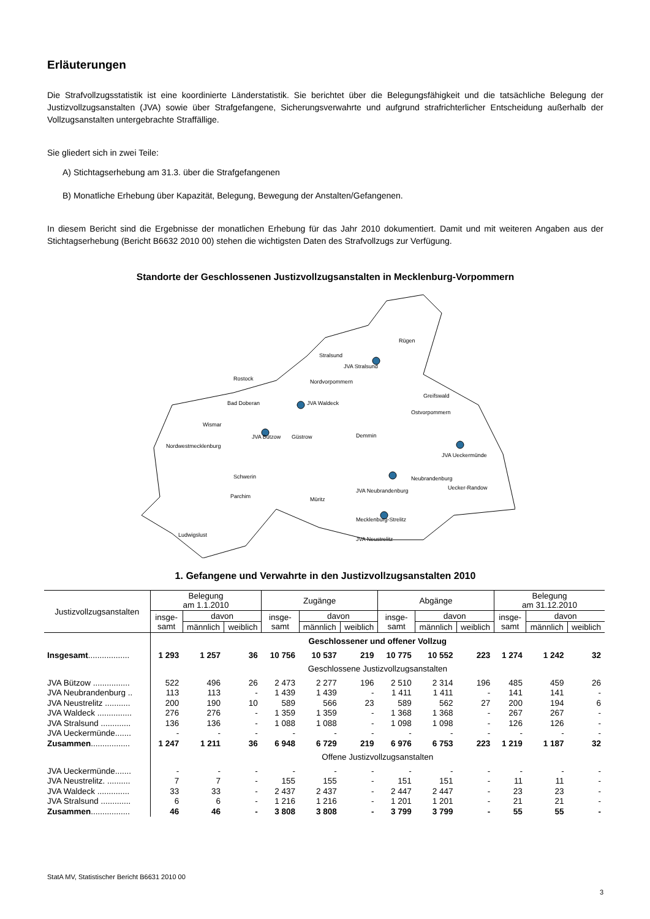Erläuterungen
Die Strafvollzugsstatistik ist eine koordinierte Länderstatistik. Sie berichtet über die Belegungsfähigkeit und die tatsächliche Belegung der Justizvollzugsanstalten (JVA) sowie über Strafgefangene, Sicherungsverwahrte und aufgrund strafrichterlicher Entscheidung außerhalb der Vollzugsanstalten untergebrachte Straffällige.
Sie gliedert sich in zwei Teile:
A) Stichtagserhebung am 31.3. über die Strafgefangenen
B) Monatliche Erhebung über Kapazität, Belegung, Bewegung der Anstalten/Gefangenen.
In diesem Bericht sind die Ergebnisse der monatlichen Erhebung für das Jahr 2010 dokumentiert. Damit und mit weiteren Angaben aus der Stichtagserhebung (Bericht B6632 2010 00) stehen die wichtigsten Daten des Strafvollzugs zur Verfügung.
Standorte der Geschlossenen Justizvollzugsanstalten in Mecklenburg-Vorpommern
Rügen
Stralsund
JVA Stralsund
Rostock
Nordvorpommern
Greifswald
Bad Doberan
JVA Waldeck
Ostvorpommern
Wismar
JVA Bützow
Güstrow
Demmin
Nordwestmecklenburg
JVA Ueckermünde
Neubrandenburg
JVA Neubrandenburg
Uecker-Randow
Schwerin
Parchim
Müritz
Mecklenburg-Strelitz
JVA Neustrelitz
Ludwigslust
1. Gefangene und Verwahrte in den Justizvollzugsanstalten 2010
| Justizvollzugsanstalten | Belegung am 1.1.2010 | | | Zugänge | | | Abgänge | | | Belegung am 31.12.2010 | | |
| --- | --- | --- | --- | --- | --- | --- | --- | --- | --- | --- | --- | --- |
| | insge- samt | davon | | insge- samt | davon | | insge- samt | davon | | insge- samt | davon | |
| | | männlich | weiblich | | männlich | weiblich | | männlich | weiblich | | männlich | weiblich |
| | Geschlossener und offener Vollzug | | | | | | | | | | | |
| Insgesamt .................. | 1 293 | 1 257 | 36 | 10 756 | 10 537 | 219 | 10 775 | 10 552 | 223 | 1 274 | 1 242 | 32 |
| | Geschlossene Justizvollzugsanstalten | | | | | | | | | | | |
| JVA Bützow ................ | 522 | 496 | 26 | 2 473 | 2 277 | 196 | 2 510 | 2 314 | 196 | 485 | 459 | 26 |
| JVA Neubrandenburg .. | 113 | 113 | - | 1 439 | 1 439 | - | 1 411 | 1 411 | - | 141 | 141 | - |
| JVA Neustrelitz ........... | 200 | 190 | 10 | 589 | 566 | 23 | 589 | 562 | 27 | 200 | 194 | 6 |
| JVA Waldeck ............... | 276 | 276 | - | 1 359 | 1 359 | - | 1 368 | 1 368 | - | 267 | 267 | - |
| JVA Stralsund ............. | 136 | 136 | - | 1 088 | 1 088 | - | 1 098 | 1 098 | - | 126 | 126 | - |
| JVA Ueckermünde....... | - | - | - | - | - | - | - | - | - | - | - | - |
| Zusammen ................. | 1 247 | 1 211 | 36 | 6 948 | 6 729 | 219 | 6 976 | 6 753 | 223 | 1 219 | 1 187 | 32 |
| | Offene Justizvollzugsanstalten | | | | | | | | | | | |
| JVA Ueckermünde....... | - | - | - | - | - | - | - | - | - | - | - | - |
| JVA Neustrelitz. .......... | 7 | 7 | - | 155 | 155 | - | 151 | 151 | - | 11 | 11 | - |
| JVA Waldeck .............. | 33 | 33 | - | 2 437 | 2 437 | - | 2 447 | 2 447 | - | 23 | 23 | - |
| JVA Stralsund ............. | 6 | 6 | - | 1 216 | 1 216 | - | 1 201 | 1 201 | - | 21 | 21 | - |
| Zusammen ................. | 46 | 46 | - | 3 808 | 3 808 | - | 3 799 | 3 799 | - | 55 | 55 | - |
StatA MV, Statistischer Bericht B6631 2010 00
3